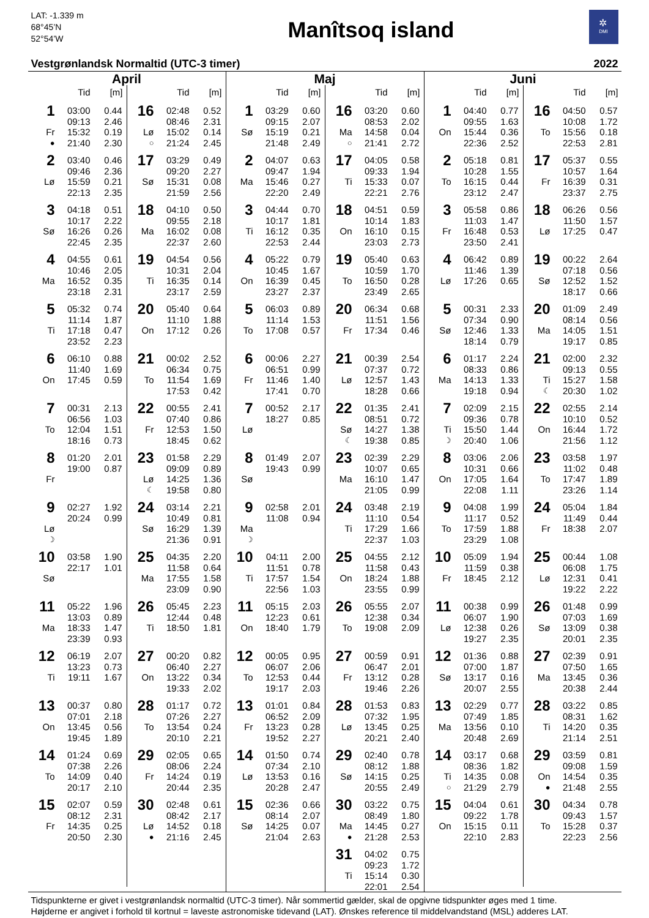LAT: -1.339 m
68°45’N
52°54’W
Manîtsoq island
✲
DMI
Vestgrønlandsk Normaltid (UTC-3 timer) 2022
April
| | Tid | [m] |
| --- | --- | --- |
| 1 | 03:00 | 0.44 |
| | 09:13 | 2.46 |
| Fr | 15:32 | 0.19 |
| ● | 21:40 | 2.30 |
| 2 | 03:40 | 0.46 |
| | 09:46 | 2.36 |
| Lø | 15:59 | 0.21 |
| | 22:13 | 2.35 |
| 3 | 04:18 | 0.51 |
| | 10:17 | 2.22 |
| Sø | 16:26 | 0.26 |
| | 22:45 | 2.35 |
| 4 | 04:55 | 0.61 |
| | 10:46 | 2.05 |
| Ma | 16:52 | 0.35 |
| | 23:18 | 2.31 |
| 5 | 05:32 | 0.74 |
| | 11:14 | 1.87 |
| Ti | 17:18 | 0.47 |
| | 23:52 | 2.23 |
| 6 | 06:10 | 0.88 |
| | 11:40 | 1.69 |
| On | 17:45 | 0.59 |
| 7 | 00:31 | 2.13 |
| | 06:56 | 1.03 |
| To | 12:04 | 1.51 |
| | 18:16 | 0.73 |
| 8 | 01:20 | 2.01 |
| | 19:00 | 0.87 |
| Fr | | |
| 9 | 02:27 | 1.92 |
| | 20:24 | 0.99 |
| Lø | | |
| ☽ | | |
| 10 | 03:58 | 1.90 |
| | 22:17 | 1.01 |
| Sø | | |
| 11 | 05:22 | 1.96 |
| | 13:03 | 0.89 |
| Ma | 18:33 | 1.47 |
| | 23:39 | 0.93 |
| 12 | 06:19 | 2.07 |
| | 13:23 | 0.73 |
| Ti | 19:11 | 1.67 |
| 13 | 00:37 | 0.80 |
| | 07:01 | 2.18 |
| On | 13:45 | 0.56 |
| | 19:45 | 1.89 |
| 14 | 01:24 | 0.69 |
| | 07:38 | 2.26 |
| To | 14:09 | 0.40 |
| | 20:17 | 2.10 |
| 15 | 02:07 | 0.59 |
| | 08:12 | 2.31 |
| Fr | 14:35 | 0.25 |
| | 20:50 | 2.30 |
| | Tid | [m] |
| --- | --- | --- |
| 16 | 02:48 | 0.52 |
| | 08:46 | 2.31 |
| Lø | 15:02 | 0.14 |
| ○ | 21:24 | 2.45 |
| 17 | 03:29 | 0.49 |
| | 09:20 | 2.27 |
| Sø | 15:31 | 0.08 |
| | 21:59 | 2.56 |
| 18 | 04:10 | 0.50 |
| | 09:55 | 2.18 |
| Ma | 16:02 | 0.08 |
| | 22:37 | 2.60 |
| 19 | 04:54 | 0.56 |
| | 10:31 | 2.04 |
| Ti | 16:35 | 0.14 |
| | 23:17 | 2.59 |
| 20 | 05:40 | 0.64 |
| | 11:10 | 1.88 |
| On | 17:12 | 0.26 |
| 21 | 00:02 | 2.52 |
| | 06:34 | 0.75 |
| To | 11:54 | 1.69 |
| | 17:53 | 0.42 |
| 22 | 00:55 | 2.41 |
| | 07:40 | 0.86 |
| Fr | 12:53 | 1.50 |
| | 18:45 | 0.62 |
| 23 | 01:58 | 2.29 |
| | 09:09 | 0.89 |
| Lø | 14:25 | 1.36 |
| ☾ | 19:58 | 0.80 |
| 24 | 03:14 | 2.21 |
| | 10:49 | 0.81 |
| Sø | 16:29 | 1.39 |
| | 21:36 | 0.91 |
| 25 | 04:35 | 2.20 |
| | 11:58 | 0.64 |
| Ma | 17:55 | 1.58 |
| | 23:09 | 0.90 |
| 26 | 05:45 | 2.23 |
| | 12:44 | 0.48 |
| Ti | 18:50 | 1.81 |
| 27 | 00:20 | 0.82 |
| | 06:40 | 2.27 |
| On | 13:22 | 0.34 |
| | 19:33 | 2.02 |
| 28 | 01:17 | 0.72 |
| | 07:26 | 2.27 |
| To | 13:54 | 0.24 |
| | 20:10 | 2.21 |
| 29 | 02:05 | 0.65 |
| | 08:06 | 2.24 |
| Fr | 14:24 | 0.19 |
| | 20:44 | 2.35 |
| 30 | 02:48 | 0.61 |
| | 08:42 | 2.17 |
| Lø | 14:52 | 0.18 |
| ● | 21:16 | 2.45 |
Maj
| | Tid | [m] |
| --- | --- | --- |
| 1 | 03:29 | 0.60 |
| | 09:15 | 2.07 |
| Sø | 15:19 | 0.21 |
| | 21:48 | 2.49 |
| 2 | 04:07 | 0.63 |
| | 09:47 | 1.94 |
| Ma | 15:46 | 0.27 |
| | 22:20 | 2.49 |
| 3 | 04:44 | 0.70 |
| | 10:17 | 1.81 |
| Ti | 16:12 | 0.35 |
| | 22:53 | 2.44 |
| 4 | 05:22 | 0.79 |
| | 10:45 | 1.67 |
| On | 16:39 | 0.45 |
| | 23:27 | 2.37 |
| 5 | 06:03 | 0.89 |
| | 11:14 | 1.53 |
| To | 17:08 | 0.57 |
| 6 | 00:06 | 2.27 |
| | 06:51 | 0.99 |
| Fr | 11:46 | 1.40 |
| | 17:41 | 0.70 |
| 7 | 00:52 | 2.17 |
| | 18:27 | 0.85 |
| Lø | | |
| 8 | 01:49 | 2.07 |
| | 19:43 | 0.99 |
| Sø | | |
| 9 | 02:58 | 2.01 |
| | 11:08 | 0.94 |
| Ma | | |
| ☽ | | |
| 10 | 04:11 | 2.00 |
| | 11:51 | 0.78 |
| Ti | 17:57 | 1.54 |
| | 22:56 | 1.03 |
| 11 | 05:15 | 2.03 |
| | 12:23 | 0.61 |
| On | 18:40 | 1.79 |
| 12 | 00:05 | 0.95 |
| | 06:07 | 2.06 |
| To | 12:53 | 0.44 |
| | 19:17 | 2.03 |
| 13 | 01:01 | 0.84 |
| | 06:52 | 2.09 |
| Fr | 13:23 | 0.28 |
| | 19:52 | 2.27 |
| 14 | 01:50 | 0.74 |
| | 07:34 | 2.10 |
| Lø | 13:53 | 0.16 |
| | 20:28 | 2.47 |
| 15 | 02:36 | 0.66 |
| | 08:14 | 2.07 |
| Sø | 14:25 | 0.07 |
| | 21:04 | 2.63 |
| | Tid | [m] |
| --- | --- | --- |
| 16 | 03:20 | 0.60 |
| | 08:53 | 2.02 |
| Ma | 14:58 | 0.04 |
| ○ | 21:41 | 2.72 |
| 17 | 04:05 | 0.58 |
| | 09:33 | 1.94 |
| Ti | 15:33 | 0.07 |
| | 22:21 | 2.76 |
| 18 | 04:51 | 0.59 |
| | 10:14 | 1.83 |
| On | 16:10 | 0.15 |
| | 23:03 | 2.73 |
| 19 | 05:40 | 0.63 |
| | 10:59 | 1.70 |
| To | 16:50 | 0.28 |
| | 23:49 | 2.65 |
| 20 | 06:34 | 0.68 |
| | 11:51 | 1.56 |
| Fr | 17:34 | 0.46 |
| 21 | 00:39 | 2.54 |
| | 07:37 | 0.72 |
| Lø | 12:57 | 1.43 |
| | 18:28 | 0.66 |
| 22 | 01:35 | 2.41 |
| | 08:51 | 0.72 |
| Sø | 14:27 | 1.38 |
| ☾ | 19:38 | 0.85 |
| 23 | 02:39 | 2.29 |
| | 10:07 | 0.65 |
| Ma | 16:10 | 1.47 |
| | 21:05 | 0.99 |
| 24 | 03:48 | 2.19 |
| | 11:10 | 0.54 |
| Ti | 17:29 | 1.66 |
| | 22:37 | 1.03 |
| 25 | 04:55 | 2.12 |
| | 11:58 | 0.43 |
| On | 18:24 | 1.88 |
| | 23:55 | 0.99 |
| 26 | 05:55 | 2.07 |
| | 12:38 | 0.34 |
| To | 19:08 | 2.09 |
| 27 | 00:59 | 0.91 |
| | 06:47 | 2.01 |
| Fr | 13:12 | 0.28 |
| | 19:46 | 2.26 |
| 28 | 01:53 | 0.83 |
| | 07:32 | 1.95 |
| Lø | 13:45 | 0.25 |
| | 20:21 | 2.40 |
| 29 | 02:40 | 0.78 |
| | 08:12 | 1.88 |
| Sø | 14:15 | 0.25 |
| | 20:55 | 2.49 |
| 30 | 03:22 | 0.75 |
| | 08:49 | 1.80 |
| Ma | 14:45 | 0.27 |
| ● | 21:28 | 2.53 |
| 31 | 04:02 | 0.75 |
| | 09:23 | 1.72 |
| Ti | 15:14 | 0.30 |
| | 22:01 | 2.54 |
Juni
| | Tid | [m] |
| --- | --- | --- |
| 1 | 04:40 | 0.77 |
| | 09:55 | 1.63 |
| On | 15:44 | 0.36 |
| | 22:36 | 2.52 |
| 2 | 05:18 | 0.81 |
| | 10:28 | 1.55 |
| To | 16:15 | 0.44 |
| | 23:12 | 2.47 |
| 3 | 05:58 | 0.86 |
| | 11:03 | 1.47 |
| Fr | 16:48 | 0.53 |
| | 23:50 | 2.41 |
| 4 | 06:42 | 0.89 |
| | 11:46 | 1.39 |
| Lø | 17:26 | 0.65 |
| 5 | 00:31 | 2.33 |
| | 07:34 | 0.90 |
| Sø | 12:46 | 1.33 |
| | 18:14 | 0.79 |
| 6 | 01:17 | 2.24 |
| | 08:33 | 0.86 |
| Ma | 14:13 | 1.33 |
| | 19:18 | 0.94 |
| 7 | 02:09 | 2.15 |
| | 09:36 | 0.78 |
| Ti | 15:50 | 1.44 |
| ☽ | 20:40 | 1.06 |
| 8 | 03:06 | 2.06 |
| | 10:31 | 0.66 |
| On | 17:05 | 1.64 |
| | 22:08 | 1.11 |
| 9 | 04:08 | 1.99 |
| | 11:17 | 0.52 |
| To | 17:59 | 1.88 |
| | 23:29 | 1.08 |
| 10 | 05:09 | 1.94 |
| | 11:59 | 0.38 |
| Fr | 18:45 | 2.12 |
| 11 | 00:38 | 0.99 |
| | 06:07 | 1.90 |
| Lø | 12:38 | 0.26 |
| | 19:27 | 2.35 |
| 12 | 01:36 | 0.88 |
| | 07:00 | 1.87 |
| Sø | 13:17 | 0.16 |
| | 20:07 | 2.55 |
| 13 | 02:29 | 0.77 |
| | 07:49 | 1.85 |
| Ma | 13:56 | 0.10 |
| | 20:48 | 2.69 |
| 14 | 03:17 | 0.68 |
| | 08:36 | 1.82 |
| Ti | 14:35 | 0.08 |
| ○ | 21:29 | 2.79 |
| 15 | 04:04 | 0.61 |
| | 09:22 | 1.78 |
| On | 15:15 | 0.11 |
| | 22:10 | 2.83 |
| | Tid | [m] |
| --- | --- | --- |
| 16 | 04:50 | 0.57 |
| | 10:08 | 1.72 |
| To | 15:56 | 0.18 |
| | 22:53 | 2.81 |
| 17 | 05:37 | 0.55 |
| | 10:57 | 1.64 |
| Fr | 16:39 | 0.31 |
| | 23:37 | 2.75 |
| 18 | 06:26 | 0.56 |
| | 11:50 | 1.57 |
| Lø | 17:25 | 0.47 |
| 19 | 00:22 | 2.64 |
| | 07:18 | 0.56 |
| Sø | 12:52 | 1.52 |
| | 18:17 | 0.66 |
| 20 | 01:09 | 2.49 |
| | 08:14 | 0.56 |
| Ma | 14:05 | 1.51 |
| | 19:17 | 0.85 |
| 21 | 02:00 | 2.32 |
| | 09:13 | 0.55 |
| Ti | 15:27 | 1.58 |
| ☾ | 20:30 | 1.02 |
| 22 | 02:55 | 2.14 |
| | 10:10 | 0.52 |
| On | 16:44 | 1.72 |
| | 21:56 | 1.12 |
| 23 | 03:58 | 1.97 |
| | 11:02 | 0.48 |
| To | 17:47 | 1.89 |
| | 23:26 | 1.14 |
| 24 | 05:04 | 1.84 |
| | 11:49 | 0.44 |
| Fr | 18:38 | 2.07 |
| 25 | 00:44 | 1.08 |
| | 06:08 | 1.75 |
| Lø | 12:31 | 0.41 |
| | 19:22 | 2.22 |
| 26 | 01:48 | 0.99 |
| | 07:03 | 1.69 |
| Sø | 13:09 | 0.38 |
| | 20:01 | 2.35 |
| 27 | 02:39 | 0.91 |
| | 07:50 | 1.65 |
| Ma | 13:45 | 0.36 |
| | 20:38 | 2.44 |
| 28 | 03:22 | 0.85 |
| | 08:31 | 1.62 |
| Ti | 14:20 | 0.35 |
| | 21:14 | 2.51 |
| 29 | 03:59 | 0.81 |
| | 09:08 | 1.59 |
| On | 14:54 | 0.35 |
| ● | 21:48 | 2.55 |
| 30 | 04:34 | 0.78 |
| | 09:43 | 1.57 |
| To | 15:28 | 0.37 |
| | 22:23 | 2.56 |
Tidspunkterne er givet i vestgrønlandsk normaltid (UTC-3 timer). Når sommertid gælder, skal de opgivne tidspunkter øges med 1 time.
Højderne er angivet i forhold til kortnul = laveste astronomiske tidevand (LAT). Ønskes reference til middelvandstand (MSL) adderes LAT.